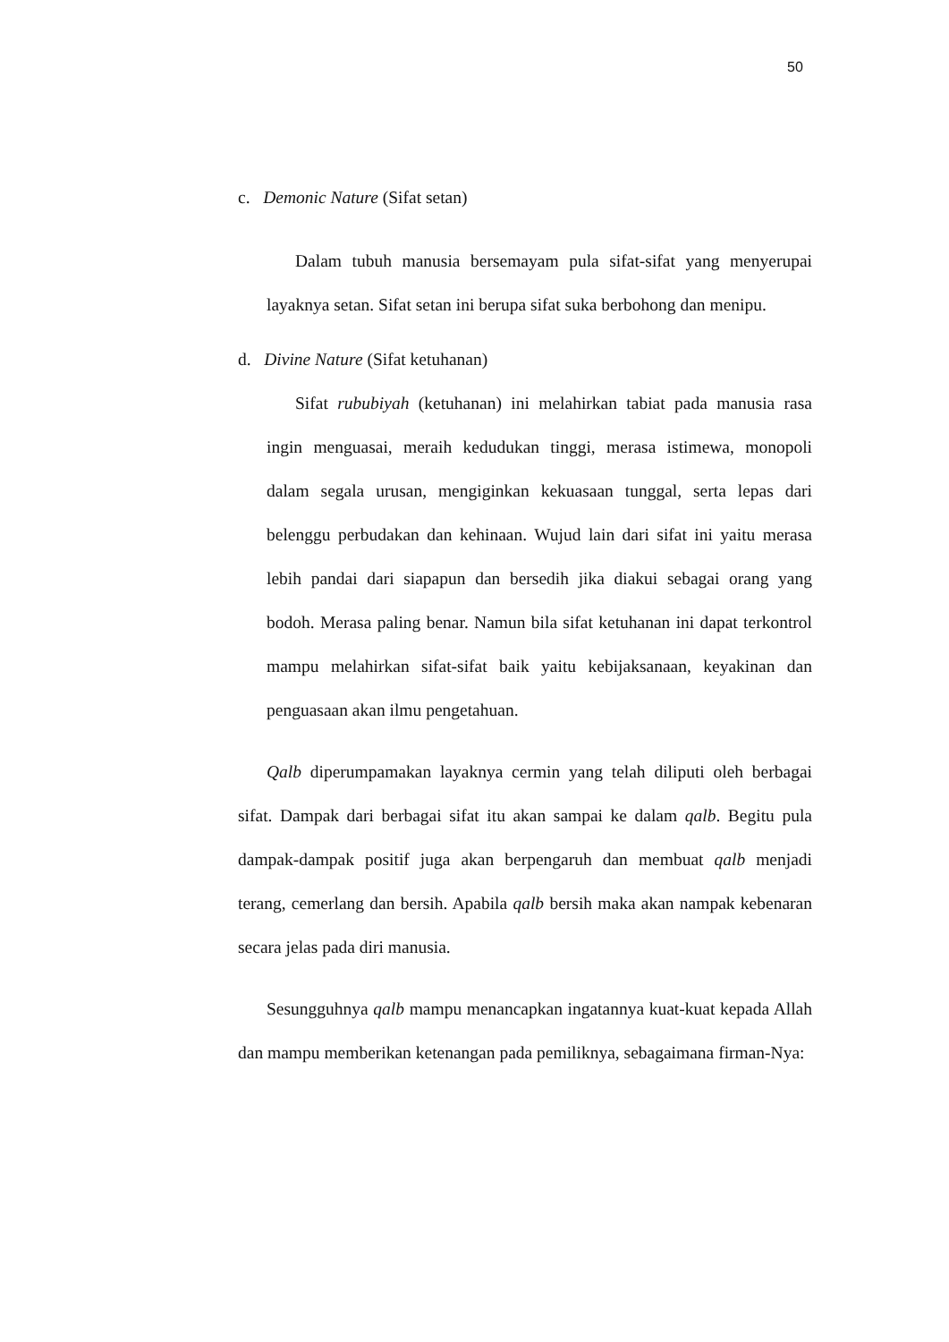50
c. Demonic Nature (Sifat setan)
Dalam tubuh manusia bersemayam pula sifat-sifat yang menyerupai layaknya setan. Sifat setan ini berupa sifat suka berbohong dan menipu.
d. Divine Nature (Sifat ketuhanan)
Sifat rububiyah (ketuhanan) ini melahirkan tabiat pada manusia rasa ingin menguasai, meraih kedudukan tinggi, merasa istimewa, monopoli dalam segala urusan, mengiginkan kekuasaan tunggal, serta lepas dari belenggu perbudakan dan kehinaan. Wujud lain dari sifat ini yaitu merasa lebih pandai dari siapapun dan bersedih jika diakui sebagai orang yang bodoh. Merasa paling benar. Namun bila sifat ketuhanan ini dapat terkontrol mampu melahirkan sifat-sifat baik yaitu kebijaksanaan, keyakinan dan penguasaan akan ilmu pengetahuan.
Qalb diperumpamakan layaknya cermin yang telah diliputi oleh berbagai sifat. Dampak dari berbagai sifat itu akan sampai ke dalam qalb. Begitu pula dampak-dampak positif juga akan berpengaruh dan membuat qalb menjadi terang, cemerlang dan bersih. Apabila qalb bersih maka akan nampak kebenaran secara jelas pada diri manusia.
Sesungguhnya qalb mampu menancapkan ingatannya kuat-kuat kepada Allah dan mampu memberikan ketenangan pada pemiliknya, sebagaimana firman-Nya: